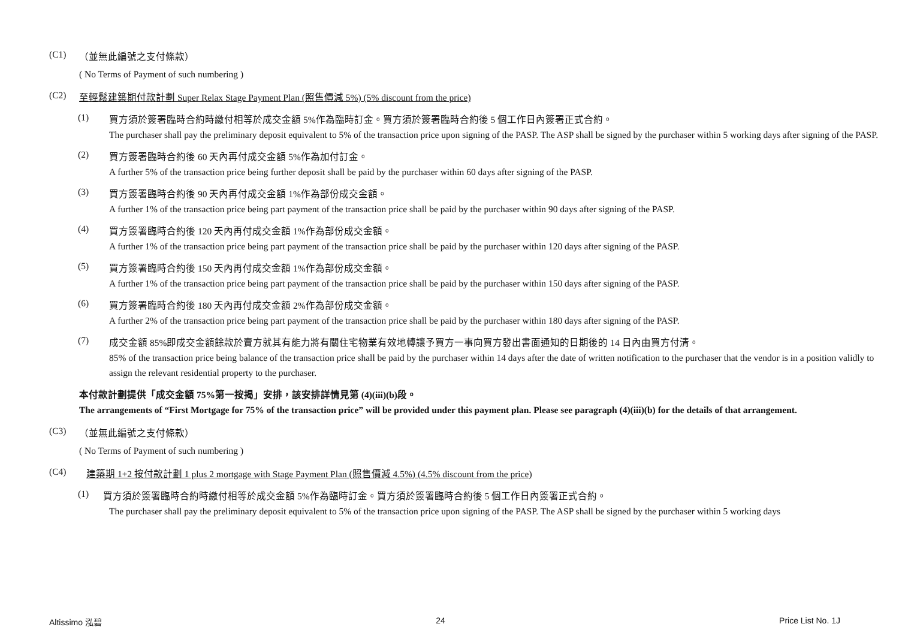(C1)
（並無此編號之支付條款）
( No Terms of Payment of such numbering )
(C2)
至輕鬆建築期付款計劃 Super Relax Stage Payment Plan (照售價減 5%) (5% discount from the price)
(1)
買方須於簽署臨時合約時繳付相等於成交金額 5%作為臨時訂金。買方須於簽署臨時合約後 5 個工作日內簽署正式合約。
The purchaser shall pay the preliminary deposit equivalent to 5% of the transaction price upon signing of the PASP. The ASP shall be signed by the purchaser within 5 working days after signing of the PASP.
(2)
買方簽署臨時合約後 60 天內再付成交金額 5%作為加付訂金。
A further 5% of the transaction price being further deposit shall be paid by the purchaser within 60 days after signing of the PASP.
(3)
買方簽署臨時合約後 90 天內再付成交金額 1%作為部份成交金額。
A further 1% of the transaction price being part payment of the transaction price shall be paid by the purchaser within 90 days after signing of the PASP.
(4)
買方簽署臨時合約後 120 天內再付成交金額 1%作為部份成交金額。
A further 1% of the transaction price being part payment of the transaction price shall be paid by the purchaser within 120 days after signing of the PASP.
(5)
買方簽署臨時合約後 150 天內再付成交金額 1%作為部份成交金額。
A further 1% of the transaction price being part payment of the transaction price shall be paid by the purchaser within 150 days after signing of the PASP.
(6)
買方簽署臨時合約後 180 天內再付成交金額 2%作為部份成交金額。
A further 2% of the transaction price being part payment of the transaction price shall be paid by the purchaser within 180 days after signing of the PASP.
(7)
成交金額 85%即成交金額餘款於賣方就其有能力將有關住宅物業有效地轉讓予買方一事向買方發出書面通知的日期後的 14 日內由買方付清。
85% of the transaction price being balance of the transaction price shall be paid by the purchaser within 14 days after the date of written notification to the purchaser that the vendor is in a position validly to assign the relevant residential property to the purchaser.
本付款計劃提供「成交金額 75%第一按揭」安排，該安排詳情見第 (4)(iii)(b)段。
The arrangements of “First Mortgage for 75% of the transaction price” will be provided under this payment plan. Please see paragraph (4)(iii)(b) for the details of that arrangement.
(C3)
（並無此編號之支付條款）
( No Terms of Payment of such numbering )
(C4)
建築期 1+2 按付款計劃 1 plus 2 mortgage with Stage Payment Plan (照售價減 4.5%) (4.5% discount from the price)
(1)
買方須於簽署臨時合約時繳付相等於成交金額 5%作為臨時訂金。買方須於簽署臨時合約後 5 個工作日內簽署正式合約。
The purchaser shall pay the preliminary deposit equivalent to 5% of the transaction price upon signing of the PASP. The ASP shall be signed by the purchaser within 5 working days
Altissimo 泓碧 24 Price List No. 1J